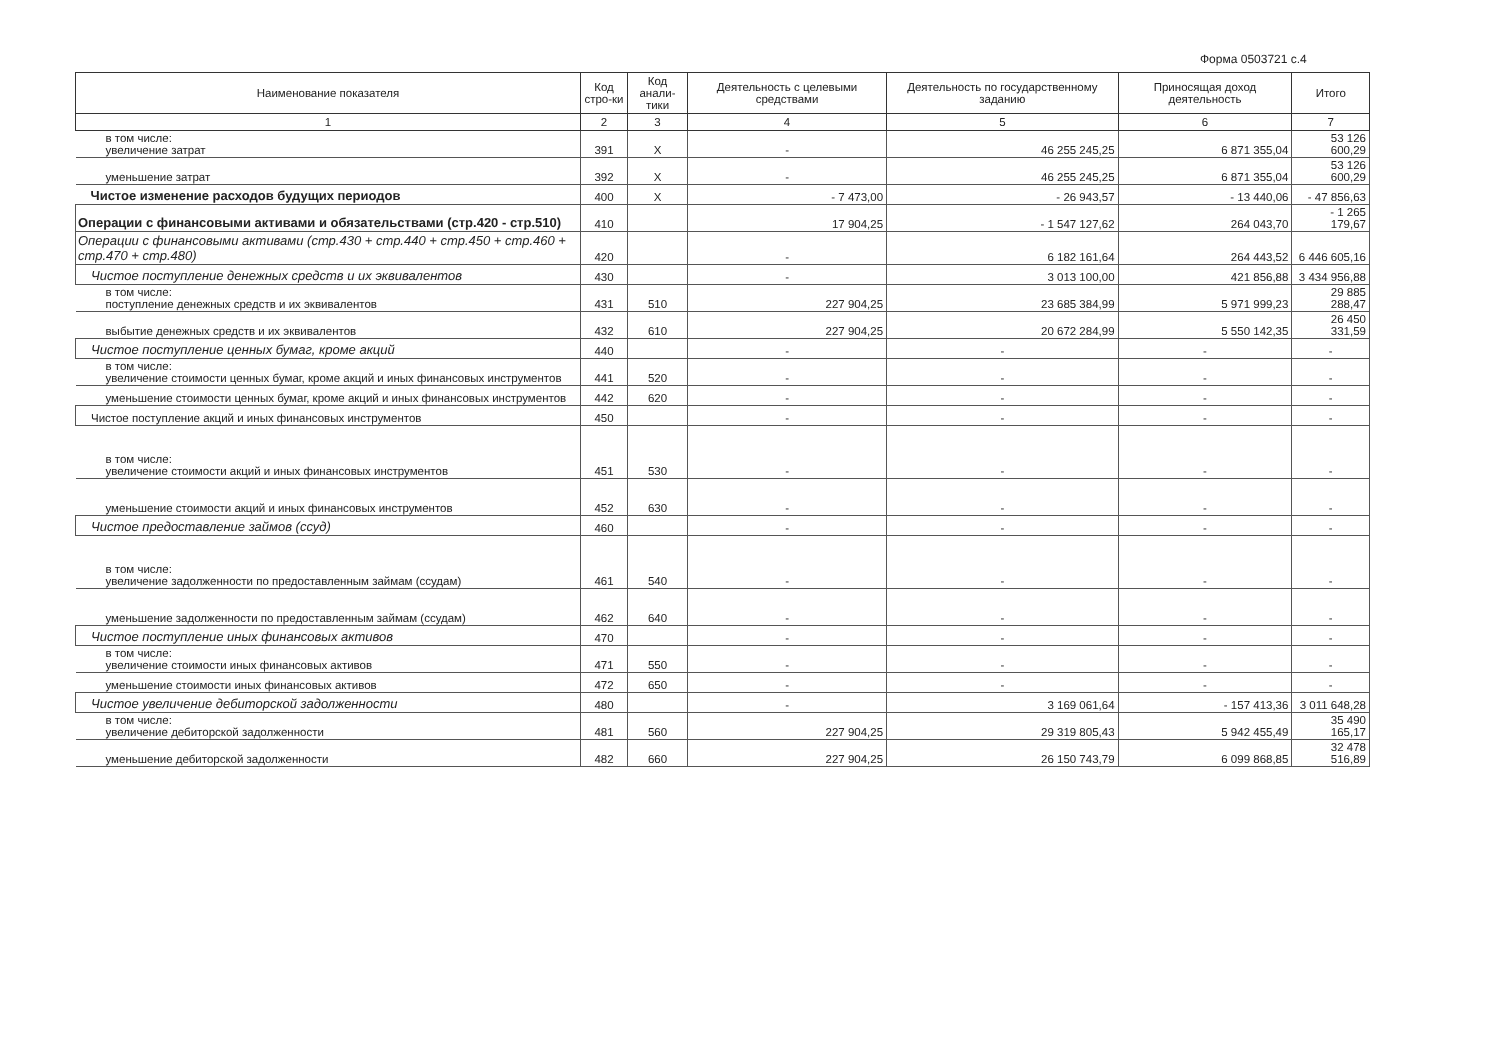Форма 0503721 с.4
| Наименование показателя | Код стро-ки | Код анали-тики | Деятельность с целевыми средствами | Деятельность по государственному заданию | Приносящая доход деятельность | Итого |
| --- | --- | --- | --- | --- | --- | --- |
| 1 | 2 | 3 | 4 | 5 | 6 | 7 |
| в том числе: увеличение затрат | 391 | X | - | 46 255 245,25 | 6 871 355,04 | 53 126 600,29 |
| уменьшение затрат | 392 | X | - | 46 255 245,25 | 6 871 355,04 | 53 126 600,29 |
| Чистое изменение расходов будущих периодов | 400 | X | - 7 473,00 | - 26 943,57 | - 13 440,06 | - 47 856,63 |
| Операции с финансовыми активами и обязательствами (стр.420 - стр.510) | 410 | | 17 904,25 | - 1 547 127,62 | 264 043,70 | - 1 265 179,67 |
| Операции с финансовыми активами (стр.430 + стр.440 + стр.450 + стр.460 + стр.470 + стр.480) | 420 | | - | 6 182 161,64 | 264 443,52 | 6 446 605,16 |
| Чистое поступление денежных средств и их эквивалентов | 430 | | - | 3 013 100,00 | 421 856,88 | 3 434 956,88 |
| в том числе: поступление денежных средств и их эквивалентов | 431 | 510 | 227 904,25 | 23 685 384,99 | 5 971 999,23 | 29 885 288,47 |
| выбытие денежных средств и их эквивалентов | 432 | 610 | 227 904,25 | 20 672 284,99 | 5 550 142,35 | 26 450 331,59 |
| Чистое поступление ценных бумаг, кроме акций | 440 | | - | - | - | - |
| в том числе: увеличение стоимости ценных бумаг, кроме акций и иных финансовых инструментов | 441 | 520 | - | - | - | - |
| уменьшение стоимости ценных бумаг, кроме акций и иных финансовых инструментов | 442 | 620 | - | - | - | - |
| Чистое поступление акций и иных финансовых инструментов | 450 | | - | - | - | - |
| в том числе: увеличение стоимости акций и иных финансовых инструментов | 451 | 530 | - | - | - | - |
| уменьшение стоимости акций и иных финансовых инструментов | 452 | 630 | - | - | - | - |
| Чистое предоставление займов (ссуд) | 460 | | - | - | - | - |
| в том числе: увеличение задолженности по предоставленным займам (ссудам) | 461 | 540 | - | - | - | - |
| уменьшение задолженности по предоставленным займам (ссудам) | 462 | 640 | - | - | - | - |
| Чистое поступление иных финансовых активов | 470 | | - | - | - | - |
| в том числе: увеличение стоимости иных финансовых активов | 471 | 550 | - | - | - | - |
| уменьшение стоимости иных финансовых активов | 472 | 650 | - | - | - | - |
| Чистое увеличение дебиторской задолженности | 480 | | - | 3 169 061,64 | - 157 413,36 | 3 011 648,28 |
| в том числе: увеличение дебиторской задолженности | 481 | 560 | 227 904,25 | 29 319 805,43 | 5 942 455,49 | 35 490 165,17 |
| уменьшение дебиторской задолженности | 482 | 660 | 227 904,25 | 26 150 743,79 | 6 099 868,85 | 32 478 516,89 |